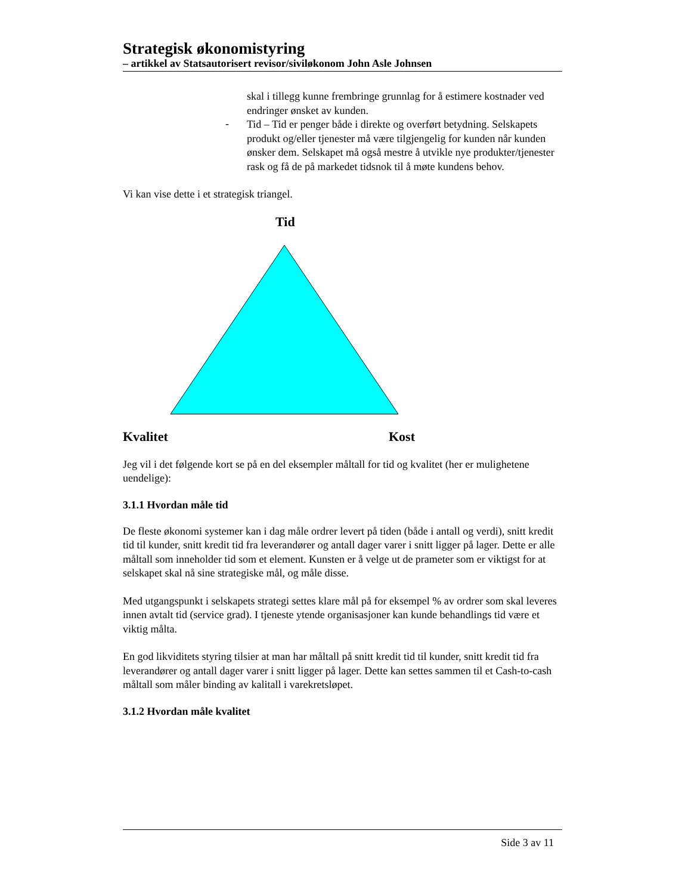Strategisk økonomistyring
– artikkel av Statsautorisert revisor/siviløkonom John Asle Johnsen
skal i tillegg kunne frembringe grunnlag for å estimere kostnader ved endringer ønsket av kunden.
-
Tid – Tid er penger både i direkte og overført betydning. Selskapets produkt og/eller tjenester må være tilgjengelig for kunden når kunden ønsker dem. Selskapet må også mestre å utvikle nye produkter/tjenester rask og få de på markedet tidsnok til å møte kundens behov.
Vi kan vise dette i et strategisk triangel.
Tid
Kvalitet Kost
Jeg vil i det følgende kort se på en del eksempler måltall for tid og kvalitet (her er mulighetene uendelige):
3.1.1 Hvordan måle tid
De fleste økonomi systemer kan i dag måle ordrer levert på tiden (både i antall og verdi), snitt kredit tid til kunder, snitt kredit tid fra leverandører og antall dager varer i snitt ligger på lager. Dette er alle måltall som inneholder tid som et element. Kunsten er å velge ut de prameter som er viktigst for at selskapet skal nå sine strategiske mål, og måle disse.
Med utgangspunkt i selskapets strategi settes klare mål på for eksempel % av ordrer som skal leveres innen avtalt tid (service grad). I tjeneste ytende organisasjoner kan kunde behandlings tid være et viktig målta.
En god likviditets styring tilsier at man har måltall på snitt kredit tid til kunder, snitt kredit tid fra leverandører og antall dager varer i snitt ligger på lager. Dette kan settes sammen til et Cash-to-cash måltall som måler binding av kalitall i varekretsløpet.
3.1.2 Hvordan måle kvalitet
Side 3 av 11